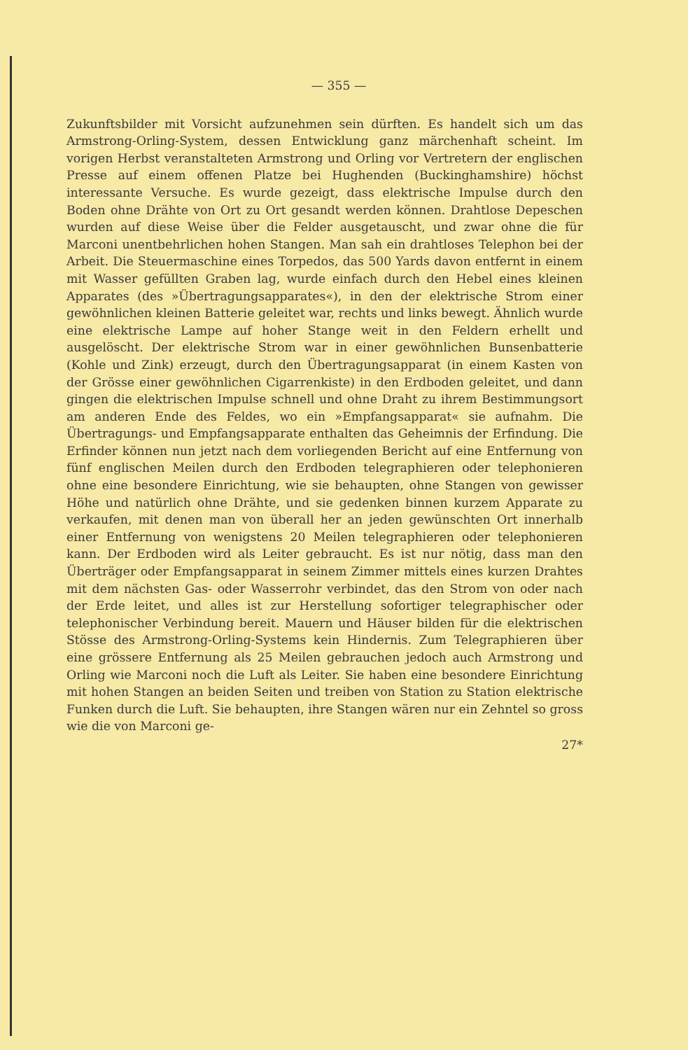— 355 —
Zukunftsbilder mit Vorsicht aufzunehmen sein dürften. Es handelt sich um das Armstrong-Orling-System, dessen Entwicklung ganz märchenhaft scheint. Im vorigen Herbst veranstalteten Armstrong und Orling vor Vertretern der englischen Presse auf einem offenen Platze bei Hughenden (Buckinghamshire) höchst interessante Versuche. Es wurde gezeigt, dass elektrische Impulse durch den Boden ohne Drähte von Ort zu Ort gesandt werden können. Drahtlose Depeschen wurden auf diese Weise über die Felder ausgetauscht, und zwar ohne die für Marconi unentbehrlichen hohen Stangen. Man sah ein drahtloses Telephon bei der Arbeit. Die Steuermaschine eines Torpedos, das 500 Yards davon entfernt in einem mit Wasser gefüllten Graben lag, wurde einfach durch den Hebel eines kleinen Apparates (des »Übertragungsapparates«), in den der elektrische Strom einer gewöhnlichen kleinen Batterie geleitet war, rechts und links bewegt. Ähnlich wurde eine elektrische Lampe auf hoher Stange weit in den Feldern erhellt und ausgelöscht. Der elektrische Strom war in einer gewöhnlichen Bunsenbatterie (Kohle und Zink) erzeugt, durch den Übertragungsapparat (in einem Kasten von der Grösse einer gewöhnlichen Cigarrenkiste) in den Erdboden geleitet, und dann gingen die elektrischen Impulse schnell und ohne Draht zu ihrem Bestimmungsort am anderen Ende des Feldes, wo ein »Empfangsapparat« sie aufnahm. Die Übertragungs- und Empfangsapparate enthalten das Geheimnis der Erfindung. Die Erfinder können nun jetzt nach dem vorliegenden Bericht auf eine Entfernung von fünf englischen Meilen durch den Erdboden telegraphieren oder telephonieren ohne eine besondere Einrichtung, wie sie behaupten, ohne Stangen von gewisser Höhe und natürlich ohne Drähte, und sie gedenken binnen kurzem Apparate zu verkaufen, mit denen man von überall her an jeden gewünschten Ort innerhalb einer Entfernung von wenigstens 20 Meilen telegraphieren oder telephonieren kann. Der Erdboden wird als Leiter gebraucht. Es ist nur nötig, dass man den Überträger oder Empfangsapparat in seinem Zimmer mittels eines kurzen Drahtes mit dem nächsten Gas- oder Wasserrohr verbindet, das den Strom von oder nach der Erde leitet, und alles ist zur Herstellung sofortiger telegraphischer oder telephonischer Verbindung bereit. Mauern und Häuser bilden für die elektrischen Stösse des Armstrong-Orling-Systems kein Hindernis. Zum Telegraphieren über eine grössere Entfernung als 25 Meilen gebrauchen jedoch auch Armstrong und Orling wie Marconi noch die Luft als Leiter. Sie haben eine besondere Einrichtung mit hohen Stangen an beiden Seiten und treiben von Station zu Station elektrische Funken durch die Luft. Sie behaupten, ihre Stangen wären nur ein Zehntel so gross wie die von Marconi ge-
27*